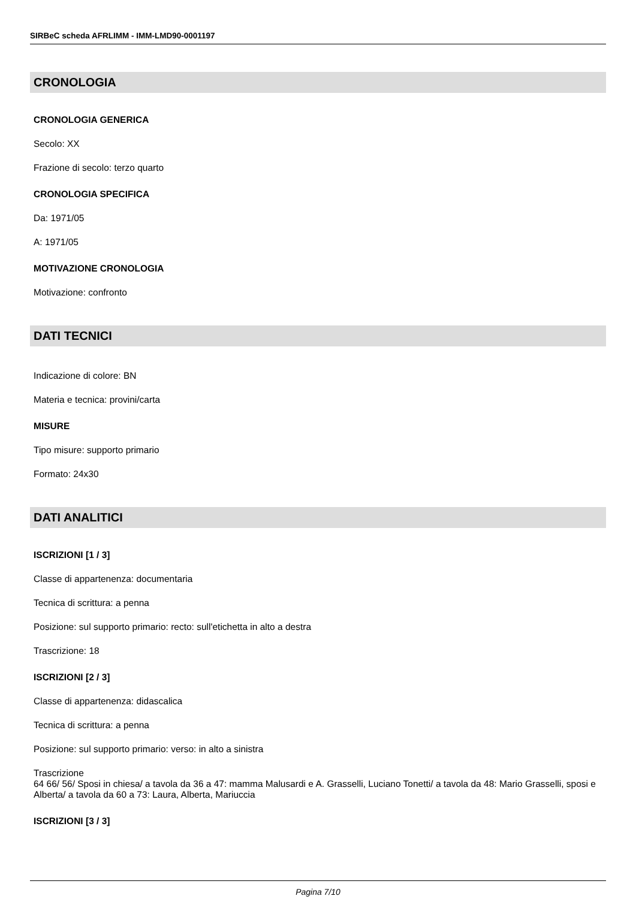SIRBeC scheda AFRLIMM - IMM-LMD90-0001197
CRONOLOGIA
CRONOLOGIA GENERICA
Secolo: XX
Frazione di secolo: terzo quarto
CRONOLOGIA SPECIFICA
Da: 1971/05
A: 1971/05
MOTIVAZIONE CRONOLOGIA
Motivazione: confronto
DATI TECNICI
Indicazione di colore: BN
Materia e tecnica: provini/carta
MISURE
Tipo misure: supporto primario
Formato: 24x30
DATI ANALITICI
ISCRIZIONI [1 / 3]
Classe di appartenenza: documentaria
Tecnica di scrittura: a penna
Posizione: sul supporto primario: recto: sull'etichetta in alto a destra
Trascrizione: 18
ISCRIZIONI [2 / 3]
Classe di appartenenza: didascalica
Tecnica di scrittura: a penna
Posizione: sul supporto primario: verso: in alto a sinistra
Trascrizione
64 66/ 56/ Sposi in chiesa/ a tavola da 36 a 47: mamma Malusardi e A. Grasselli, Luciano Tonetti/ a tavola da 48: Mario Grasselli, sposi e Alberta/ a tavola da 60 a 73: Laura, Alberta, Mariuccia
ISCRIZIONI [3 / 3]
Pagina 7/10